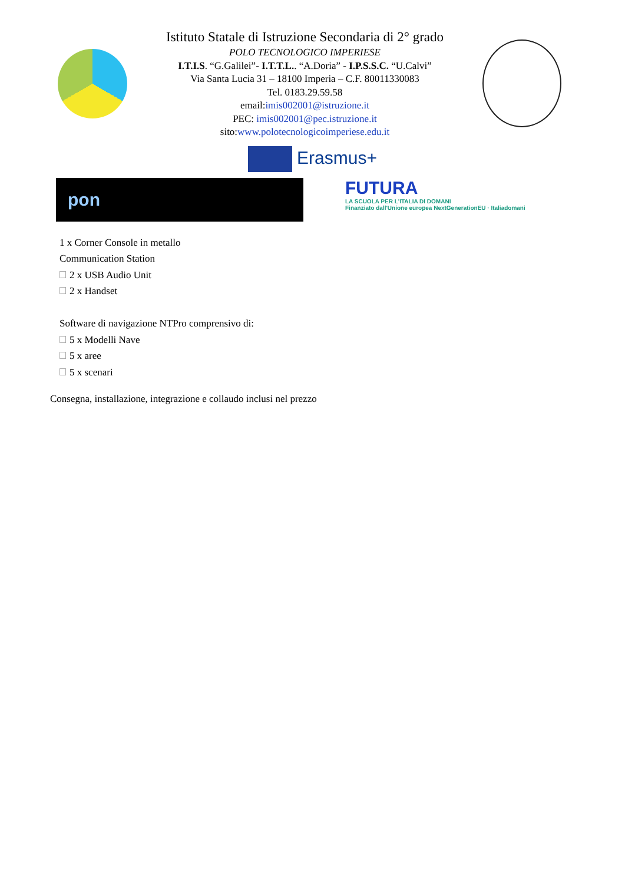Istituto Statale di Istruzione Secondaria di 2° grado
POLO TECNOLOGICO IMPERIESE
I.T.I.S. “G.Galilei”- I.T.T.L.. “A.Doria” - I.P.S.S.C. “U.Calvi”
Via Santa Lucia 31 – 18100 Imperia – C.F. 80011330083
Tel. 0183.29.59.58
email:imis002001@istruzione.it
PEC: imis002001@pec.istruzione.it
sito:www.polotecnologicoimperiese.edu.it
Erasmus+
pon
FUTURA
LA SCUOLA PER L'ITALIA DI DOMANI
Finanziato dall'Unione europea NextGenerationEU · Italiadomani
1 x Corner Console in metallo
Communication Station
2 x USB Audio Unit
2 x Handset
Software di navigazione NTPro comprensivo di:
5 x Modelli Nave
5 x aree
5 x scenari
Consegna, installazione, integrazione e collaudo inclusi nel prezzo